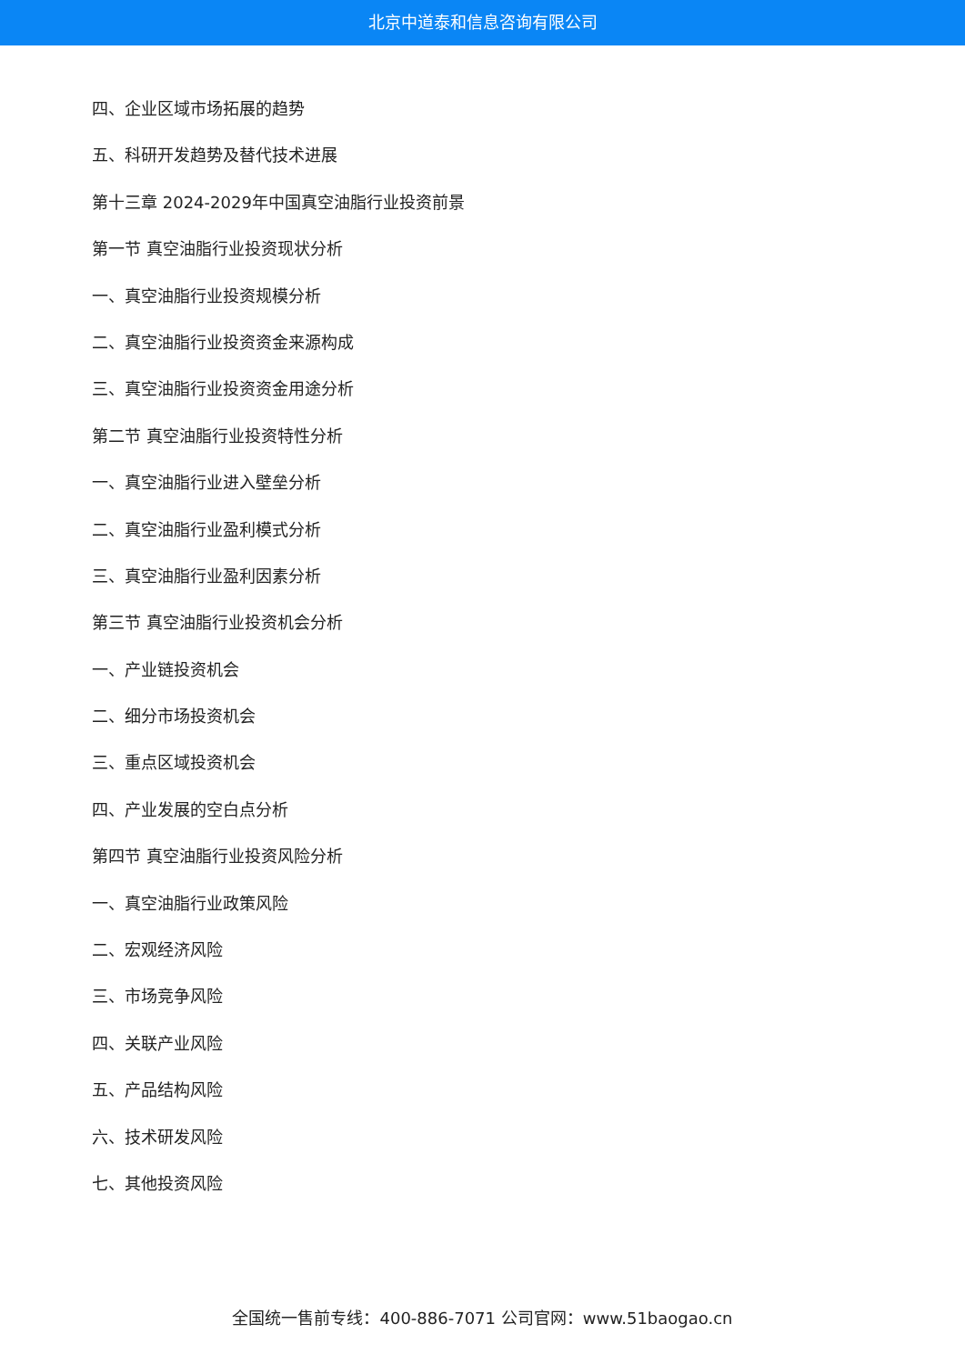北京中道泰和信息咨询有限公司
四、企业区域市场拓展的趋势
五、科研开发趋势及替代技术进展
第十三章 2024-2029年中国真空油脂行业投资前景
第一节 真空油脂行业投资现状分析
一、真空油脂行业投资规模分析
二、真空油脂行业投资资金来源构成
三、真空油脂行业投资资金用途分析
第二节 真空油脂行业投资特性分析
一、真空油脂行业进入壁垒分析
二、真空油脂行业盈利模式分析
三、真空油脂行业盈利因素分析
第三节 真空油脂行业投资机会分析
一、产业链投资机会
二、细分市场投资机会
三、重点区域投资机会
四、产业发展的空白点分析
第四节 真空油脂行业投资风险分析
一、真空油脂行业政策风险
二、宏观经济风险
三、市场竞争风险
四、关联产业风险
五、产品结构风险
六、技术研发风险
七、其他投资风险
全国统一售前专线：400-886-7071 公司官网：www.51baogao.cn